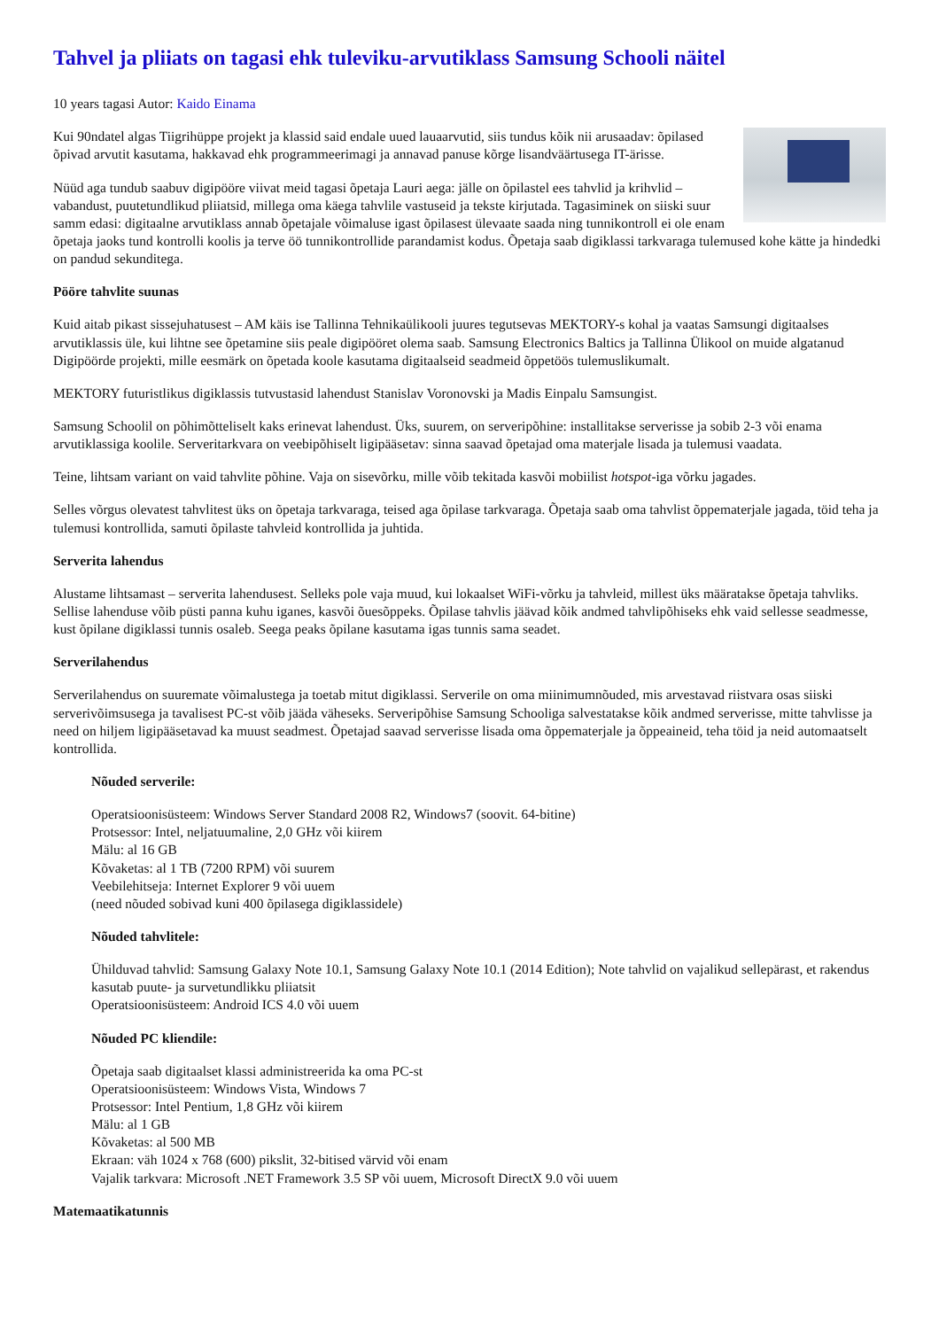Tahvel ja pliiats on tagasi ehk tuleviku-arvutiklass Samsung Schooli näitel
10 years tagasi Autor: Kaido Einama
Kui 90ndatel algas Tiigrihüppe projekt ja klassid said endale uued lauaarvutid, siis tundus kõik nii arusaadav: õpilased õpivad arvutit kasutama, hakkavad ehk programmeerimagi ja annavad panuse kõrge lisandväärtusega IT-ärisse.
Nüüd aga tundub saabuv digipööre viivat meid tagasi õpetaja Lauri aega: jälle on õpilastel ees tahvlid ja krihvlid – vabandust, puutetundlikud pliiatsid, millega oma käega tahvlile vastuseid ja tekste kirjutada. Tagasiminek on siiski suur samm edasi: digitaalne arvutiklass annab õpetajale võimaluse igast õpilasest ülevaate saada ning tunnikontroll ei ole enam õpetaja jaoks tund kontrolli koolis ja terve öö tunnikontrollide parandamist kodus. Õpetaja saab digiklassi tarkvaraga tulemused kohe kätte ja hindedki on pandud sekunditega.
Pööre tahvlite suunas
Kuid aitab pikast sissejuhatusest – AM käis ise Tallinna Tehnikaülikooli juures tegutsevas MEKTORY-s kohal ja vaatas Samsungi digitaalses arvutiklassis üle, kui lihtne see õpetamine siis peale digipööret olema saab. Samsung Electronics Baltics ja Tallinna Ülikool on muide algatanud Digipöörde projekti, mille eesmärk on õpetada koole kasutama digitaalseid seadmeid õppetöös tulemuslikumalt.
MEKTORY futuristlikus digiklassis tutvustasid lahendust Stanislav Voronovski ja Madis Einpalu Samsungist.
Samsung Schoolil on põhimõtteliselt kaks erinevat lahendust. Üks, suurem, on serveripõhine: installitakse serverisse ja sobib 2-3 või enama arvutiklassiga koolile. Serveritarkvara on veebipõhiselt ligipääsetav: sinna saavad õpetajad oma materjale lisada ja tulemusi vaadata.
Teine, lihtsam variant on vaid tahvlite põhine. Vaja on sisevõrku, mille võib tekitada kasvõi mobiilist hotspot-iga võrku jagades.
Selles võrgus olevatest tahvlitest üks on õpetaja tarkvaraga, teised aga õpilase tarkvaraga. Õpetaja saab oma tahvlist õppematerjale jagada, töid teha ja tulemusi kontrollida, samuti õpilaste tahvleid kontrollida ja juhtida.
Serverita lahendus
Alustame lihtsamast – serverita lahendusest. Selleks pole vaja muud, kui lokaalset WiFi-võrku ja tahvleid, millest üks määratakse õpetaja tahvliks. Sellise lahenduse võib püsti panna kuhu iganes, kasvõi õuesõppeks. Õpilase tahvlis jäävad kõik andmed tahvlipõhiseks ehk vaid sellesse seadmesse, kust õpilane digiklassi tunnis osaleb. Seega peaks õpilane kasutama igas tunnis sama seadet.
Serverilahendus
Serverilahendus on suuremate võimalustega ja toetab mitut digiklassi. Serverile on oma miinimumnõuded, mis arvestavad riistvara osas siiski serverivõimsusega ja tavalisest PC-st võib jääda väheseks. Serveripõhise Samsung Schooliga salvestatakse kõik andmed serverisse, mitte tahvlisse ja need on hiljem ligipääsetavad ka muust seadmest. Õpetajad saavad serverisse lisada oma õppematerjale ja õppeaineid, teha töid ja neid automaatselt kontrollida.
Nõuded serverile:
Operatsioonisüsteem: Windows Server Standard 2008 R2, Windows7 (soovit. 64-bitine)
Protsessor: Intel, neljatuumaline, 2,0 GHz või kiirem
Mälu: al 16 GB
Kõvaketas: al 1 TB (7200 RPM) või suurem
Veebilehitseja: Internet Explorer 9 või uuem
(need nõuded sobivad kuni 400 õpilasega digiklassidele)
Nõuded tahvlitele:
Ühilduvad tahvlid: Samsung Galaxy Note 10.1, Samsung Galaxy Note 10.1 (2014 Edition); Note tahvlid on vajalikud sellepärast, et rakendus kasutab puute- ja survetundlikku pliiatsit
Operatsioonisüsteem: Android ICS 4.0 või uuem
Nõuded PC kliendile:
Õpetaja saab digitaalset klassi administreerida ka oma PC-st
Operatsioonisüsteem: Windows Vista, Windows 7
Protsessor: Intel Pentium, 1,8 GHz või kiirem
Mälu: al 1 GB
Kõvaketas: al 500 MB
Ekraan: väh 1024 x 768 (600) pikslit, 32-bitised värvid või enam
Vajalik tarkvara: Microsoft .NET Framework 3.5 SP või uuem, Microsoft DirectX 9.0 või uuem
Matemaatikatunnis